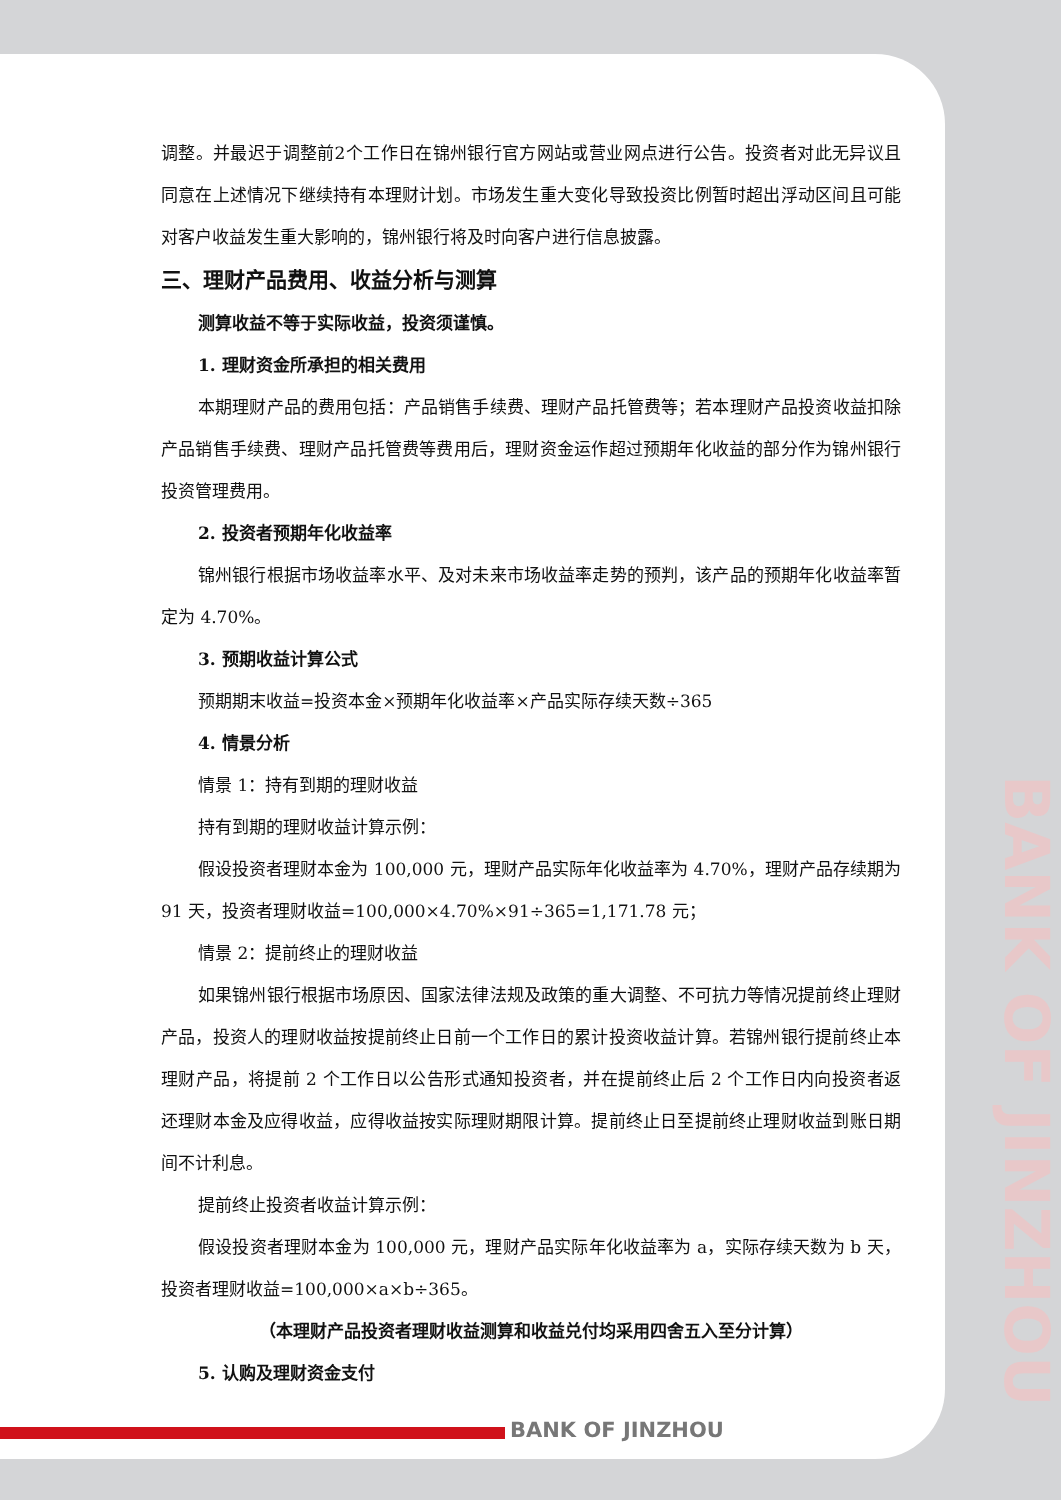调整。并最迟于调整前2个工作日在锦州银行官方网站或营业网点进行公告。投资者对此无异议且同意在上述情况下继续持有本理财计划。市场发生重大变化导致投资比例暂时超出浮动区间且可能对客户收益发生重大影响的，锦州银行将及时向客户进行信息披露。
三、理财产品费用、收益分析与测算
测算收益不等于实际收益，投资须谨慎。
1. 理财资金所承担的相关费用
本期理财产品的费用包括：产品销售手续费、理财产品托管费等；若本理财产品投资收益扣除产品销售手续费、理财产品托管费等费用后，理财资金运作超过预期年化收益的部分作为锦州银行投资管理费用。
2. 投资者预期年化收益率
锦州银行根据市场收益率水平、及对未来市场收益率走势的预判，该产品的预期年化收益率暂定为 4.70%。
3. 预期收益计算公式
预期期末收益=投资本金×预期年化收益率×产品实际存续天数÷365
4. 情景分析
情景 1：持有到期的理财收益
持有到期的理财收益计算示例：
假设投资者理财本金为 100,000 元，理财产品实际年化收益率为 4.70%，理财产品存续期为 91 天，投资者理财收益=100,000×4.70%×91÷365=1,171.78 元；
情景 2：提前终止的理财收益
如果锦州银行根据市场原因、国家法律法规及政策的重大调整、不可抗力等情况提前终止理财产品，投资人的理财收益按提前终止日前一个工作日的累计投资收益计算。若锦州银行提前终止本理财产品，将提前 2 个工作日以公告形式通知投资者，并在提前终止后 2 个工作日内向投资者返还理财本金及应得收益，应得收益按实际理财期限计算。提前终止日至提前终止理财收益到账日期间不计利息。
提前终止投资者收益计算示例：
假设投资者理财本金为 100,000 元，理财产品实际年化收益率为 a，实际存续天数为 b 天，投资者理财收益=100,000×a×b÷365。
（本理财产品投资者理财收益测算和收益兑付均采用四舍五入至分计算）
5. 认购及理财资金支付
BANK OF JINZHOU
BANK OF JINZHOU